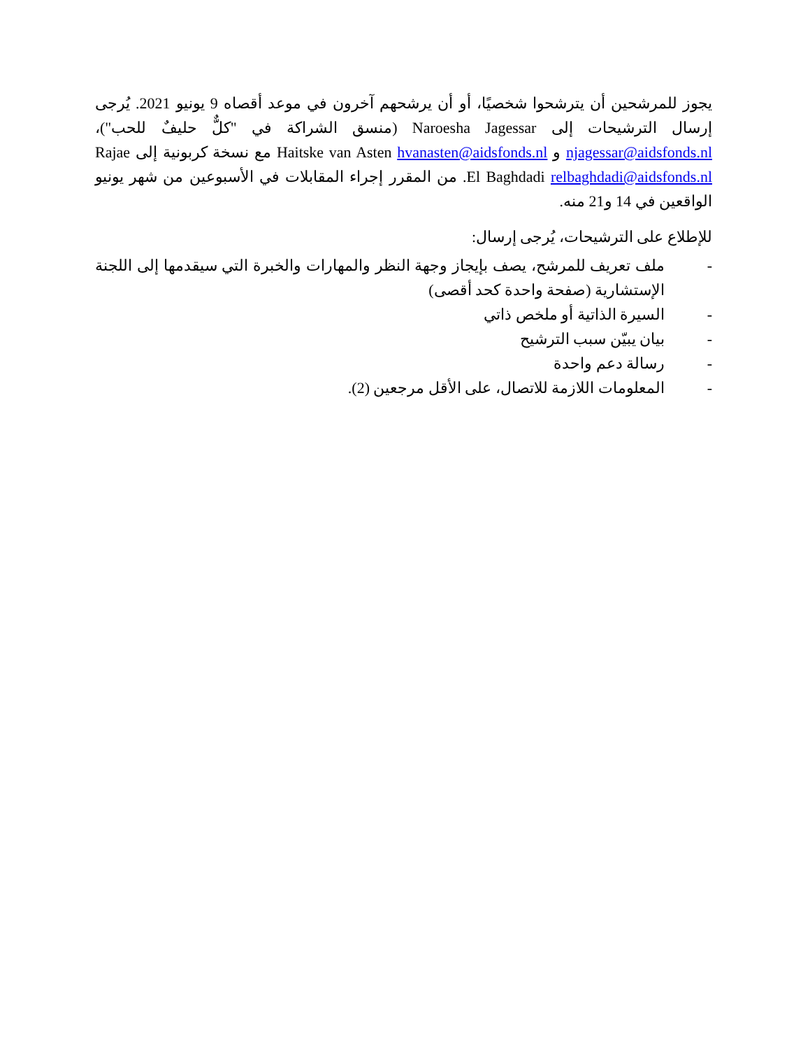يجوز للمرشحين أن يترشحوا شخصيًا، أو أن يرشحهم آخرون في موعد أقصاه 9 يونيو 2021. يُرجى إرسال الترشيحات إلى Naroesha Jagessar (منسق الشراكة في "كلٌّ حليفٌ للحب")، njagessar@aidsfonds.nl و Haitske van Asten hvanasten@aidsfonds.nl مع نسخة كربونية إلى Rajae El Baghdadi relbaghdadi@aidsfonds.nl. من المقرر إجراء المقابلات في الأسبوعين من شهر يونيو الواقعين في 14 و21 منه.
للإطلاع على الترشيحات، يُرجى إرسال:
- ملف تعريف للمرشح، يصف بإيجاز وجهة النظر والمهارات والخبرة التي سيقدمها إلى اللجنة الإستشارية (صفحة واحدة كحد أقصى)
- السيرة الذاتية أو ملخص ذاتي
- بيان يبيّن سبب الترشيح
- رسالة دعم واحدة
- المعلومات اللازمة للاتصال، على الأقل مرجعين (2).